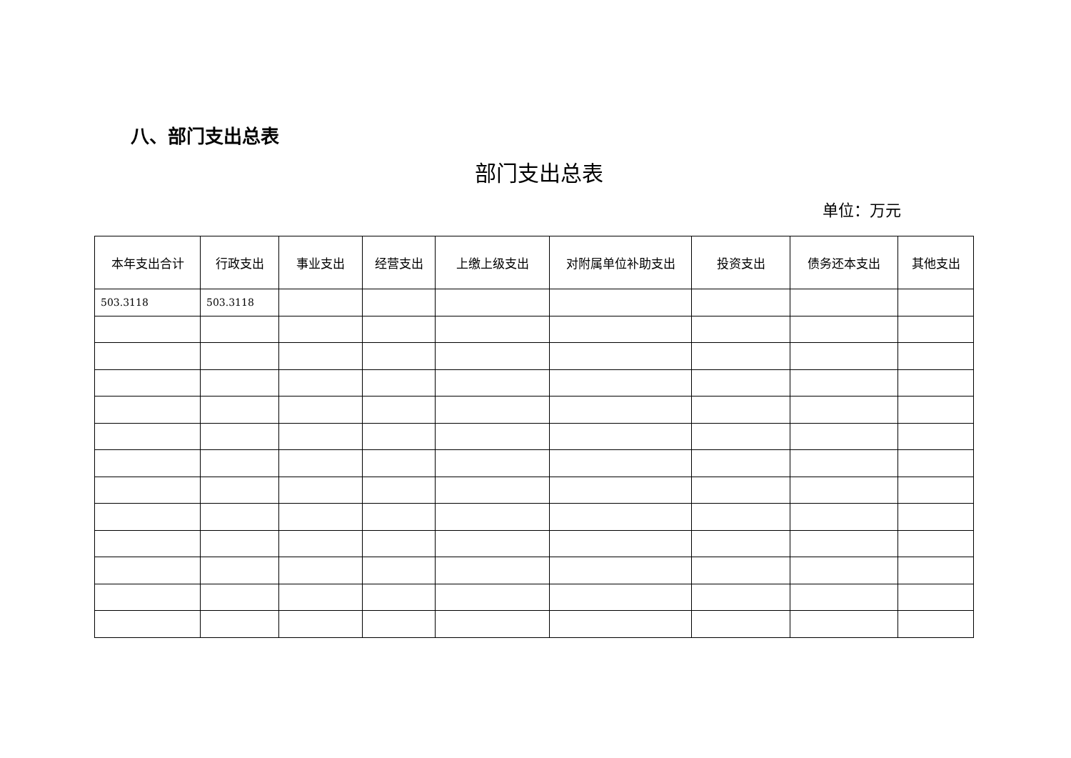八、部门支出总表
部门支出总表
单位：万元
| 本年支出合计 | 行政支出 | 事业支出 | 经营支出 | 上缴上级支出 | 对附属单位补助支出 | 投资支出 | 债务还本支出 | 其他支出 |
| --- | --- | --- | --- | --- | --- | --- | --- | --- |
| 503.3118 | 503.3118 | | | | | | | |